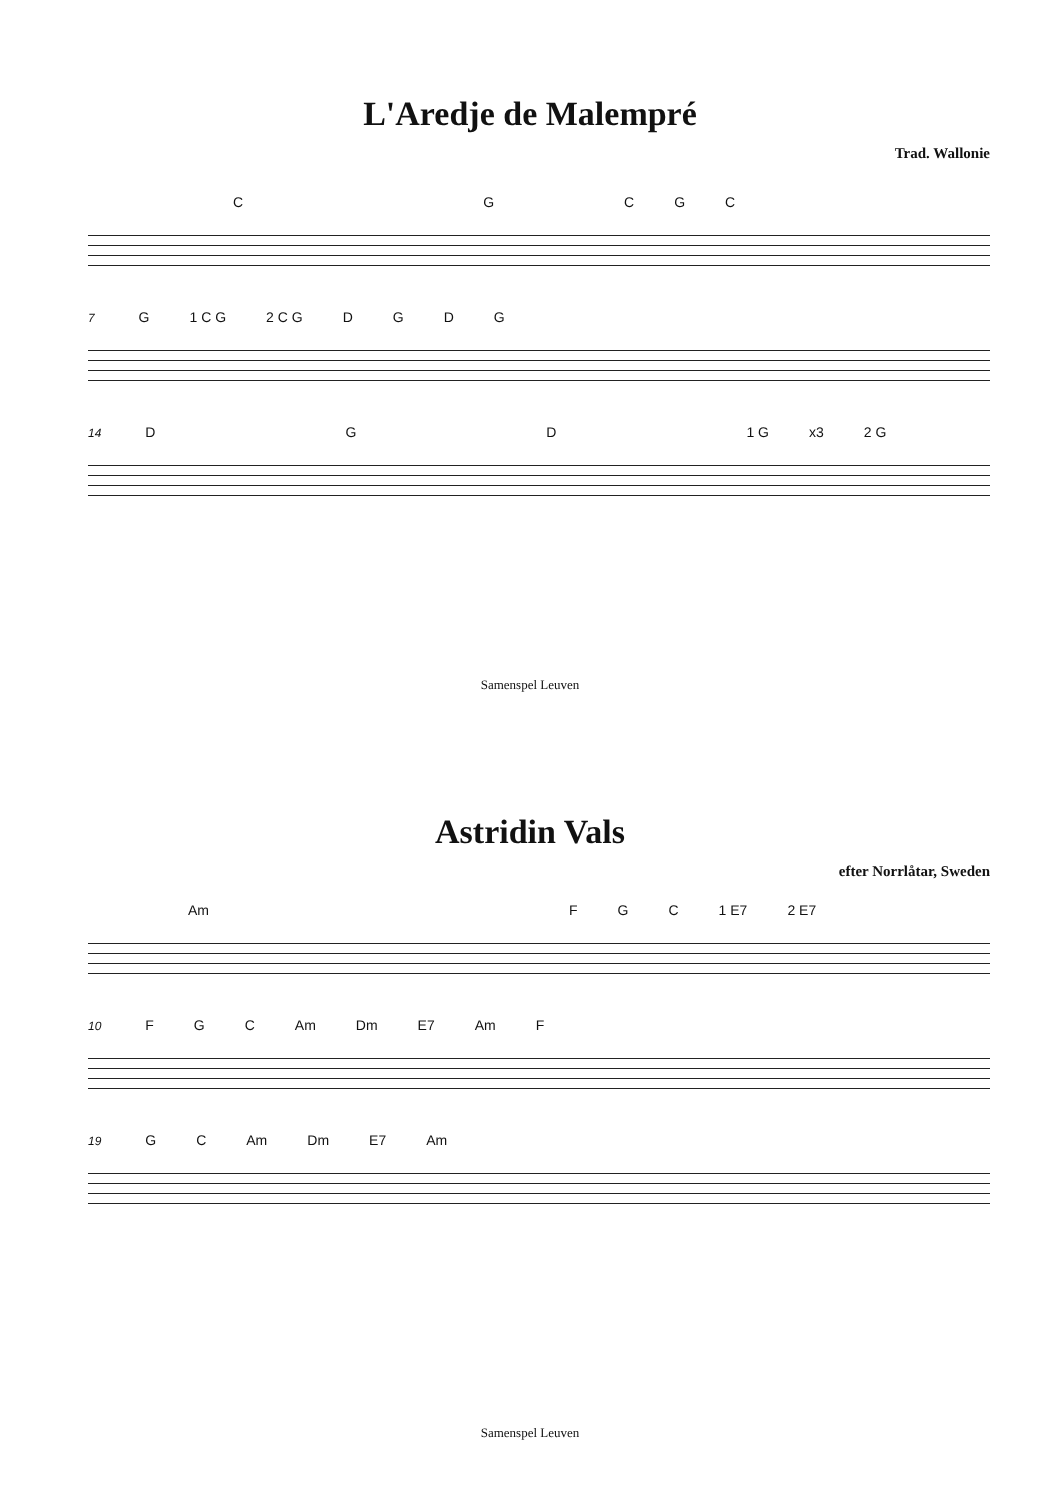L'Aredje de Malempré
Trad. Wallonie
CGCGC
7 G 1 C G 2 C G DGDG
14 DGD 1 G x3 2 G
Samenspel Leuven
Astridin Vals
efter Norrlåtar, Sweden
Am FGC 1 E7 2 E7
10 FGC Am Dm E7 Am F
19 GC Am Dm E7 Am
Samenspel Leuven